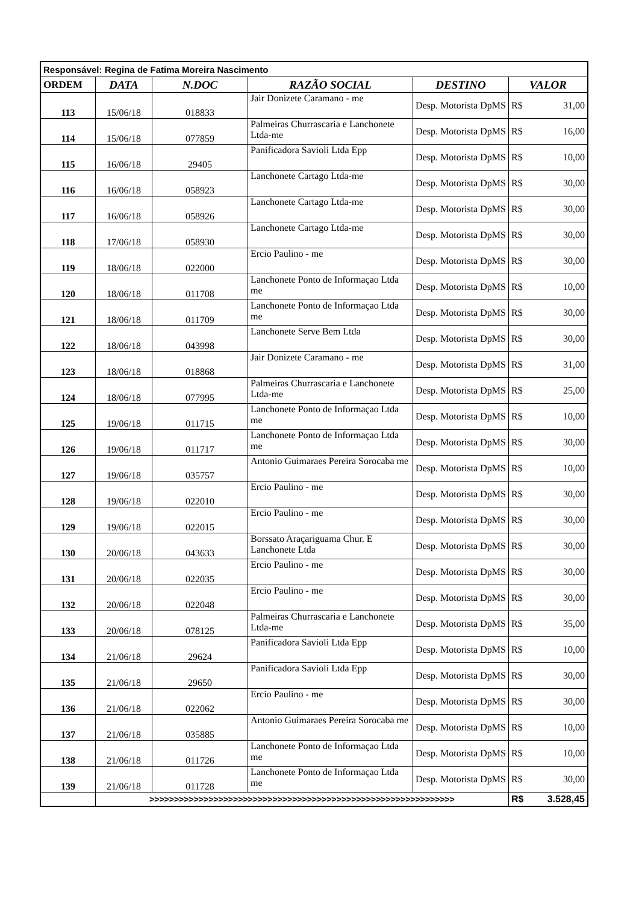| Responsável: Regina de Fatima Moreira Nascimento | | | | | |
| ORDEM | DATA | N.DOC | RAZÃO SOCIAL | DESTINO | VALOR |
| 113 | 15/06/18 | 018833 | Jair Donizete Caramano - me | Desp. Motorista DpMS | R$ 31,00 |
| 114 | 15/06/18 | 077859 | Palmeiras Churrascaria e Lanchonete Ltda-me | Desp. Motorista DpMS | R$ 16,00 |
| 115 | 16/06/18 | 29405 | Panificadora Savioli Ltda Epp | Desp. Motorista DpMS | R$ 10,00 |
| 116 | 16/06/18 | 058923 | Lanchonete Cartago Ltda-me | Desp. Motorista DpMS | R$ 30,00 |
| 117 | 16/06/18 | 058926 | Lanchonete Cartago Ltda-me | Desp. Motorista DpMS | R$ 30,00 |
| 118 | 17/06/18 | 058930 | Lanchonete Cartago Ltda-me | Desp. Motorista DpMS | R$ 30,00 |
| 119 | 18/06/18 | 022000 | Ercio Paulino - me | Desp. Motorista DpMS | R$ 30,00 |
| 120 | 18/06/18 | 011708 | Lanchonete Ponto de Informaçao Ltda me | Desp. Motorista DpMS | R$ 10,00 |
| 121 | 18/06/18 | 011709 | Lanchonete Ponto de Informaçao Ltda me | Desp. Motorista DpMS | R$ 30,00 |
| 122 | 18/06/18 | 043998 | Lanchonete Serve Bem Ltda | Desp. Motorista DpMS | R$ 30,00 |
| 123 | 18/06/18 | 018868 | Jair Donizete Caramano - me | Desp. Motorista DpMS | R$ 31,00 |
| 124 | 18/06/18 | 077995 | Palmeiras Churrascaria e Lanchonete Ltda-me | Desp. Motorista DpMS | R$ 25,00 |
| 125 | 19/06/18 | 011715 | Lanchonete Ponto de Informaçao Ltda me | Desp. Motorista DpMS | R$ 10,00 |
| 126 | 19/06/18 | 011717 | Lanchonete Ponto de Informaçao Ltda me | Desp. Motorista DpMS | R$ 30,00 |
| 127 | 19/06/18 | 035757 | Antonio Guimaraes Pereira Sorocaba me | Desp. Motorista DpMS | R$ 10,00 |
| 128 | 19/06/18 | 022010 | Ercio Paulino - me | Desp. Motorista DpMS | R$ 30,00 |
| 129 | 19/06/18 | 022015 | Ercio Paulino - me | Desp. Motorista DpMS | R$ 30,00 |
| 130 | 20/06/18 | 043633 | Borssato Araçariguama Chur. E Lanchonete Ltda | Desp. Motorista DpMS | R$ 30,00 |
| 131 | 20/06/18 | 022035 | Ercio Paulino - me | Desp. Motorista DpMS | R$ 30,00 |
| 132 | 20/06/18 | 022048 | Ercio Paulino - me | Desp. Motorista DpMS | R$ 30,00 |
| 133 | 20/06/18 | 078125 | Palmeiras Churrascaria e Lanchonete Ltda-me | Desp. Motorista DpMS | R$ 35,00 |
| 134 | 21/06/18 | 29624 | Panificadora Savioli Ltda Epp | Desp. Motorista DpMS | R$ 10,00 |
| 135 | 21/06/18 | 29650 | Panificadora Savioli Ltda Epp | Desp. Motorista DpMS | R$ 30,00 |
| 136 | 21/06/18 | 022062 | Ercio Paulino - me | Desp. Motorista DpMS | R$ 30,00 |
| 137 | 21/06/18 | 035885 | Antonio Guimaraes Pereira Sorocaba me | Desp. Motorista DpMS | R$ 10,00 |
| 138 | 21/06/18 | 011726 | Lanchonete Ponto de Informaçao Ltda me | Desp. Motorista DpMS | R$ 10,00 |
| 139 | 21/06/18 | 011728 | Lanchonete Ponto de Informaçao Ltda me | Desp. Motorista DpMS | R$ 30,00 |
| | >>>>>>>>>>>>>>>>>>>>>>>>>>>>>>>>>>>>>>>>>>>>>>>>>>>>>>>>>>>>>> | | | | R$ 3.528,45 |